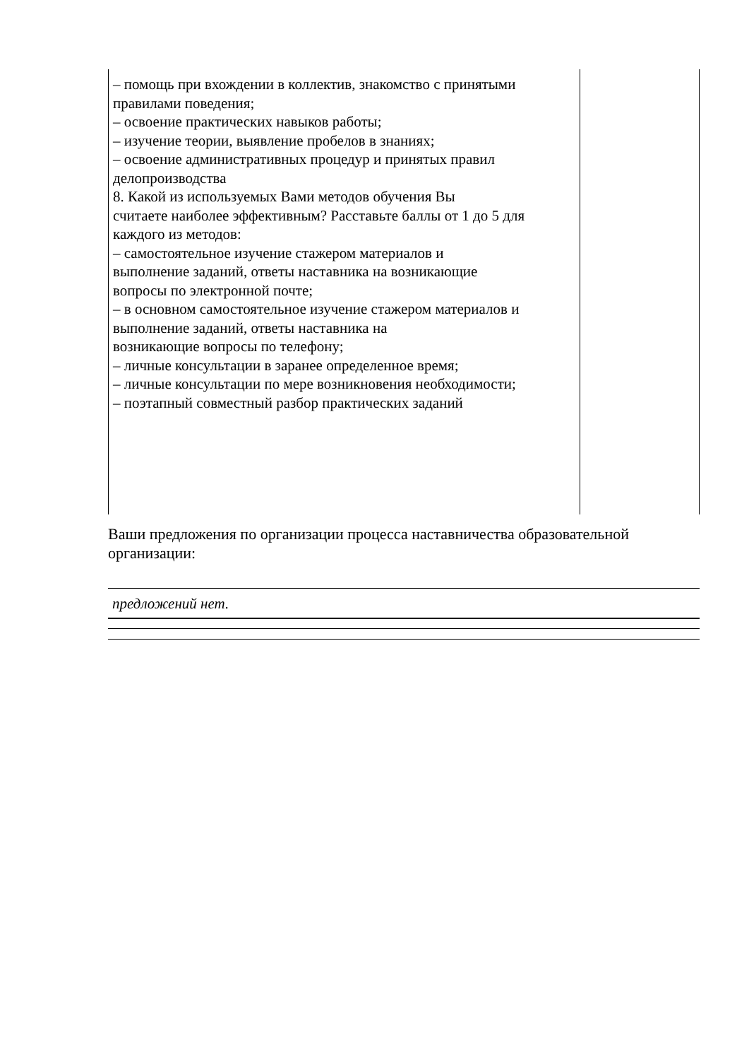| – помощь при вхождении в коллектив, знакомство с принятыми правилами поведения; – освоение практических навыков работы; – изучение теории, выявление пробелов в знаниях; – освоение административных процедур и принятых правил делопроизводства 8. Какой из используемых Вами методов обучения Вы считаете наиболее эффективным? Расставьте баллы от 1 до 5 для каждого из методов: – самостоятельное изучение стажером материалов и выполнение заданий, ответы наставника на возникающие вопросы по электронной почте; – в основном самостоятельное изучение стажером материалов и выполнение заданий, ответы наставника на возникающие вопросы по телефону; – личные консультации в заранее определенное время; – личные консультации по мере возникновения необходимости; – поэтапный совместный разбор практических заданий | |
Ваши предложения по организации процесса наставничества образовательной организации:
предложений нет.